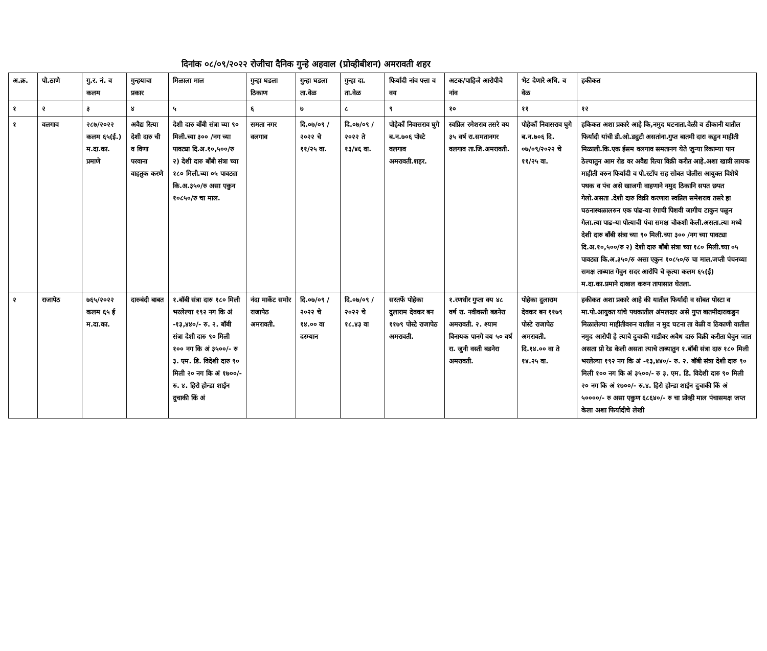दिनांक ०८/०९/२०२२ रोजीचा दैनिक गुन्हे अहवाल (प्रोव्हीबीशन) अमरावती शहर
| अ.क्र. | पो.ठाणे | गु.र. नं. व कलम | गुन्हयाचा प्रकार | मिळाला माल | गुन्हा घडला ठिकाण | गुन्हा घडला ता.वेळ | गुन्हा दा. ता.वेळ | फिर्यादी नांव पत्ता व वय | अटक/पाहिजे आरोपीचे नांव | भेट देणारे अधि. व वेळ | हकीकत |
| --- | --- | --- | --- | --- | --- | --- | --- | --- | --- | --- | --- |
| १ | २ | ३ | ४ | ५ | ६ | ७ | ८ | ९ | १० | ११ | १२ |
| १ | वलगाव | २८७/२०२२ कलम ६५(ई.) म.दा.का. प्रमाणे | अवैद्य रित्या देशी दारु ची व विणा परवाना वाहतुक करणे | देशी दारु बाँबी संत्रा च्या ९० मिली.च्या ३०० /नग च्या पावट्या दि.अ.१०,५००/रु २) देशी दारु बाँबी संत्रा च्या १८० मिली.च्या ०५ पावट्या कि.अ.३५०/रु असा एकुन १०८५०/रु चा माल. | समता नगर वलगाव | दि.०७/०९ /२०२२ चे ११/२५ वा. | दि.०७/०९ /२०२२ ते १३/४६ वा. | पोहेकाँ निवासराव घुगे ब.न.७०६ पोस्टे वलगाव अमरावती.शहर. | स्वप्निल रमेशराव तसरे वय ३५ वर्ष रा.समतानगर वलगाव ता.जि.अमरावती. | पोहेकाँ निवासराव घुगे ब.न.७०६ दि. ०७/०९/२०२२ चे ११/२५ वा. | हकिकत अशा प्रकारे आहे कि,नमुद घटनाता.वेळी व ठीकानी यातील फिर्यादी यांची डी.ओ.ड्युटी असतांना.गुप्त बातमी दारा कडुन माहीती मिळाली.कि.एक ईसम वलगाव समतानग येते जुन्या रिकाम्या पान ठेल्यातुन आम रोड वर अवैद्य रित्या विक्री करीत आहे.अशा खात्री लायक माहीती वरुन फिर्यादी व पो.स्टॉप सह सोबत पोलीस आयुक्त विशेषे पथक व पंच असे खाजगी वाहणाने नमुद ठिकानि सपत छपत गेलो.असता .देशी दारु विक्री करणारा स्वप्निल समेशराव तसरे हा घठनास्थळालरुन एक पांढ-या रंगाची पिशवी जागीच टाकुन पळुन गेला.त्या पाढ-या पोत्याची पंचा समक्ष चौकशी केली.असता.त्या मध्ये देशी दारु बाँबी संत्रा च्या ९० मिली.च्या ३०० /नग च्या पावट्या दि.अ.१०,५००/रु २) देशी दारु बाँबी संत्रा च्या १८० मिली.च्या ०५ पावट्या कि.अ.३५०/रु असा एकुन १०८५०/रु चा माल.जप्ती पंचनच्या समक्ष ताब्यात गेवुन सदर आरोपि चे कृत्या कलम ६५(ई) म.दा.का.प्रमाने दाखल करुन तापासात घेतला. |
| २ | राजापेठ | ७६५/२०२२ कलम ६५ ई म.दा.का. | दारुबंदी बाबत | १.बॉबी संत्रा दारु १८० मिली भरलेल्या १९२ नग कि अं -१३,४४०/- रु. २. बॉबी संत्रा देशी दारु ९० मिली १०० नग कि अं ३५००/- रु ३. एम. डि. विदेशी दारु ९० मिली २० नग कि अं १७००/- रु. ४. हिरो होन्डा शाईन दुचाकी किं अं | नंदा मार्केट समोर राजापेठ अमरावती. | दि.०७/०९ /२०२२ चे १४.०० वा दरम्यान | दि.०७/०९ /२०२२ चे १८.४३ वा | सरतर्फे पोहेका दुलाराम देवकर बन ११७९ पोस्टे राजापेठ अमरावती. | १.रणधीर गुप्ता वय ४८ वर्ष रा. नवीवस्ती बडनेरा अमरावती. २. श्याम विनायक पानगे वय ५० वर्ष रा. जुनी वस्ती बडनेरा अमरावती. | पोहेका दुलाराम देवकर बन ११७९ पोस्टे राजापेठ अमरावती. दि.१४.०० वा ते १४.२५ वा. | हकीकत अशा प्रकारे आहे की यातील फिर्यादी व सोबत पोस्टा व मा.पो.आयुक्त यांचे पथकातील अंमलदार असे गुप्त बातमीदाराकडुन मिळालेल्या माहीतीवरुन यातील न मुद घटना ता वेळी व ठिकाणी यातील नमुद आरोपी हे त्याचे दुचाकी गाडीवर अवैध दारु विक्री करीता घेवुन जात असता प्रो रेड केली असता त्याचे ताब्यातुन १.बॉबी संत्रा दारु १८० मिली भरलेल्या १९२ नग कि अं -१३,४४०/- रु. २. बॉबी संत्रा देशी दारु ९० मिली १०० नग कि अं ३५००/- रु ३. एम. डि. विदेशी दारु ९० मिली २० नग कि अं १७००/- रु.४. हिरो होन्डा शाईन दुचाकी किं अं ५००००/- रु असा एकुण ६८६४०/- रु चा प्रोव्ही माल पंचासमक्ष जप्त केला अशा फिर्यादीचे लेखी |